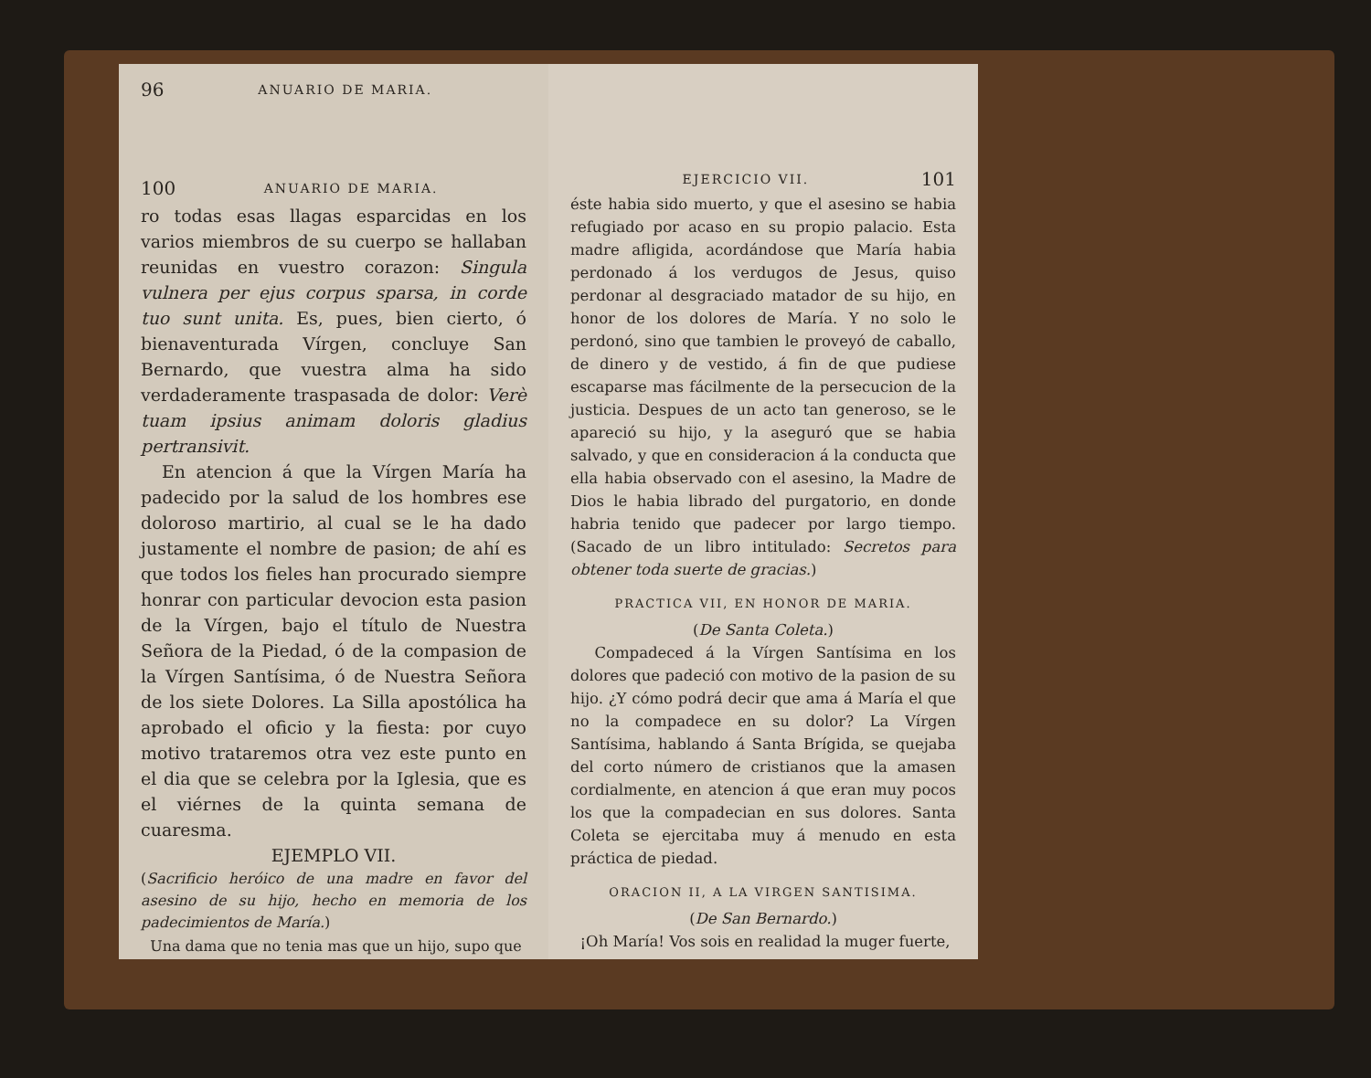96 ANUARIO DE MARIA.
100 ANUARIO DE MARIA.
ro todas esas llagas esparcidas en los varios miembros de su cuerpo se hallaban reunidas en vuestro corazon: Singula vulnera per ejus corpus sparsa, in corde tuo sunt unita. Es, pues, bien cierto, ó bienaventurada Vírgen, concluye San Bernardo, que vuestra alma ha sido verdaderamente traspasada de dolor: Verè tuam ipsius animam doloris gladius pertransivit.
En atencion á que la Vírgen María ha padecido por la salud de los hombres ese doloroso martirio, al cual se le ha dado justamente el nombre de pasion; de ahí es que todos los fieles han procurado siempre honrar con particular devocion esta pasion de la Vírgen, bajo el título de Nuestra Señora de la Piedad, ó de la compasion de la Vírgen Santísima, ó de Nuestra Señora de los siete Dolores. La Silla apostólica ha aprobado el oficio y la fiesta: por cuyo motivo trataremos otra vez este punto en el dia que se celebra por la Iglesia, que es el viérnes de la quinta semana de cuaresma.
EJEMPLO VII.
(Sacrificio heróico de una madre en favor del asesino de su hijo, hecho en memoria de los padecimientos de María.)
Una dama que no tenia mas que un hijo, supo que
EJERCICIO VII. 101
éste habia sido muerto, y que el asesino se habia refugiado por acaso en su propio palacio. Esta madre afligida, acordándose que María habia perdonado á los verdugos de Jesus, quiso perdonar al desgraciado matador de su hijo, en honor de los dolores de María. Y no solo le perdonó, sino que tambien le proveyó de caballo, de dinero y de vestido, á fin de que pudiese escaparse mas fácilmente de la persecucion de la justicia. Despues de un acto tan generoso, se le apareció su hijo, y la aseguró que se habia salvado, y que en consideracion á la conducta que ella habia observado con el asesino, la Madre de Dios le habia librado del purgatorio, en donde habria tenido que padecer por largo tiempo. (Sacado de un libro intitulado: Secretos para obtener toda suerte de gracias.)
PRACTICA VII, EN HONOR DE MARIA.
(De Santa Coleta.)
Compadeced á la Vírgen Santísima en los dolores que padeció con motivo de la pasion de su hijo. ¿Y cómo podrá decir que ama á María el que no la compadece en su dolor? La Vírgen Santísima, hablando á Santa Brígida, se quejaba del corto número de cristianos que la amasen cordialmente, en atencion á que eran muy pocos los que la compadecian en sus dolores. Santa Coleta se ejercitaba muy á menudo en esta práctica de piedad.
ORACION II, A LA VIRGEN SANTISIMA.
(De San Bernardo.)
¡Oh María! Vos sois en realidad la muger fuerte,